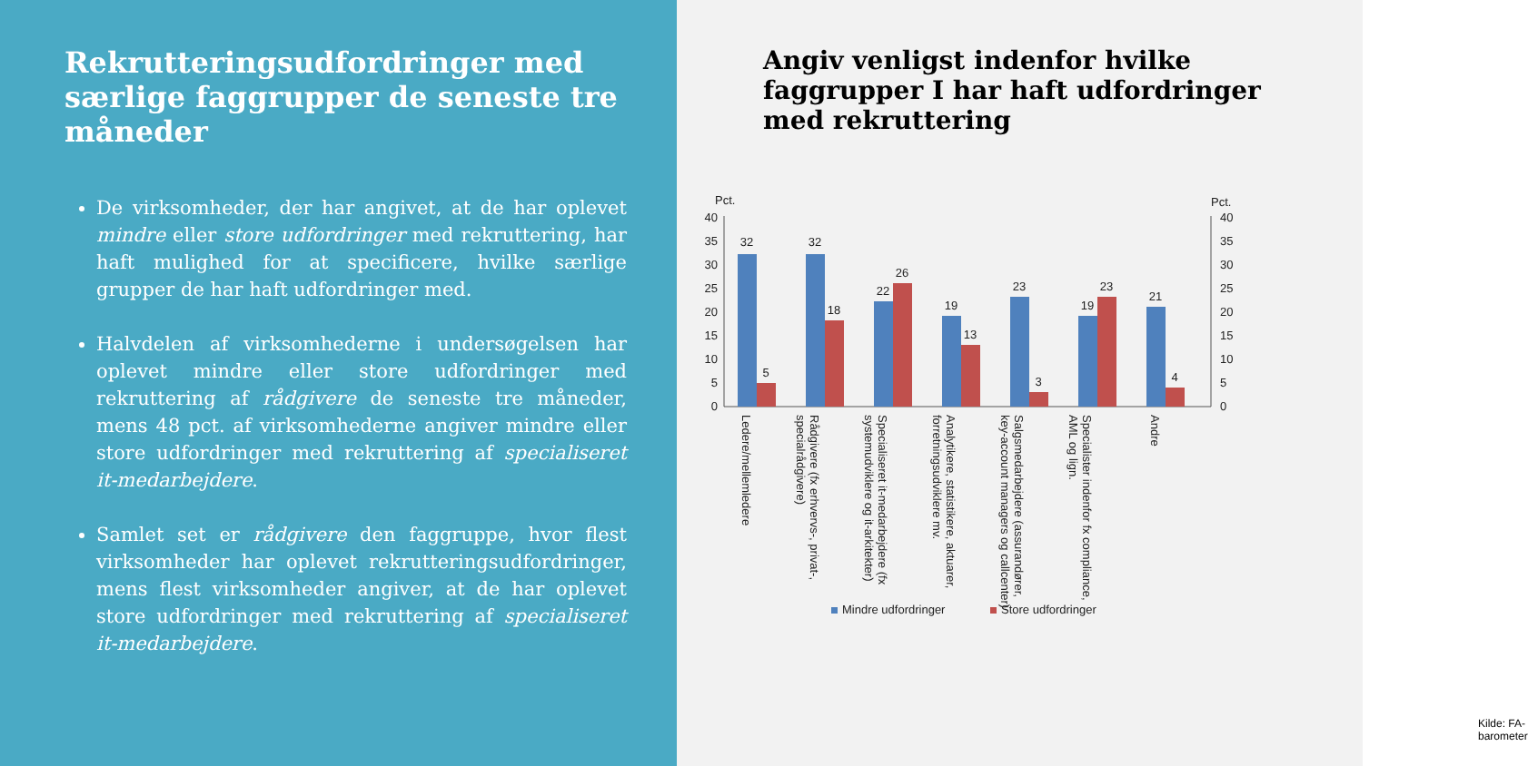Rekrutteringsudfordringer med særlige faggrupper de seneste tre måneder
De virksomheder, der har angivet, at de har oplevet mindre eller store udfordringer med rekruttering, har haft mulighed for at specificere, hvilke særlige grupper de har haft udfordringer med.
Halvdelen af virksomhederne i undersøgelsen har oplevet mindre eller store udfordringer med rekruttering af rådgivere de seneste tre måneder, mens 48 pct. af virksomhederne angiver mindre eller store udfordringer med rekruttering af specialiseret it-medarbejdere.
Samlet set er rådgivere den faggruppe, hvor flest virksomheder har oplevet rekrutteringsudfordringer, mens flest virksomheder angiver, at de har oplevet store udfordringer med rekruttering af specialiseret it-medarbejdere.
Angiv venligst indenfor hvilke faggrupper I har haft udfordringer med rekruttering
Pct.
Pct.
40
35
30
25
20
15
10
5
0
40
35
30
25
20
15
10
5
0
32
5
32
18
22
26
19
13
23
3
19
23
21
4
Ledere/mellemledere
Rådgivere (fx erhvervs-, privat-,
specialrådgivere)
Specialiseret it-medarbejdere (fx
systemudviklere og it-arkitekter)
Analytikere, statistikere, aktuarer,
forretningsudviklere mv.
Salgsmedarbejdere (assurandører,
key-account managers og callcenter)
Specialister indenfor fx compliance,
AML og lign.
Andre
Mindre udfordringer
Store udfordringer
Kilde: FA-barometer